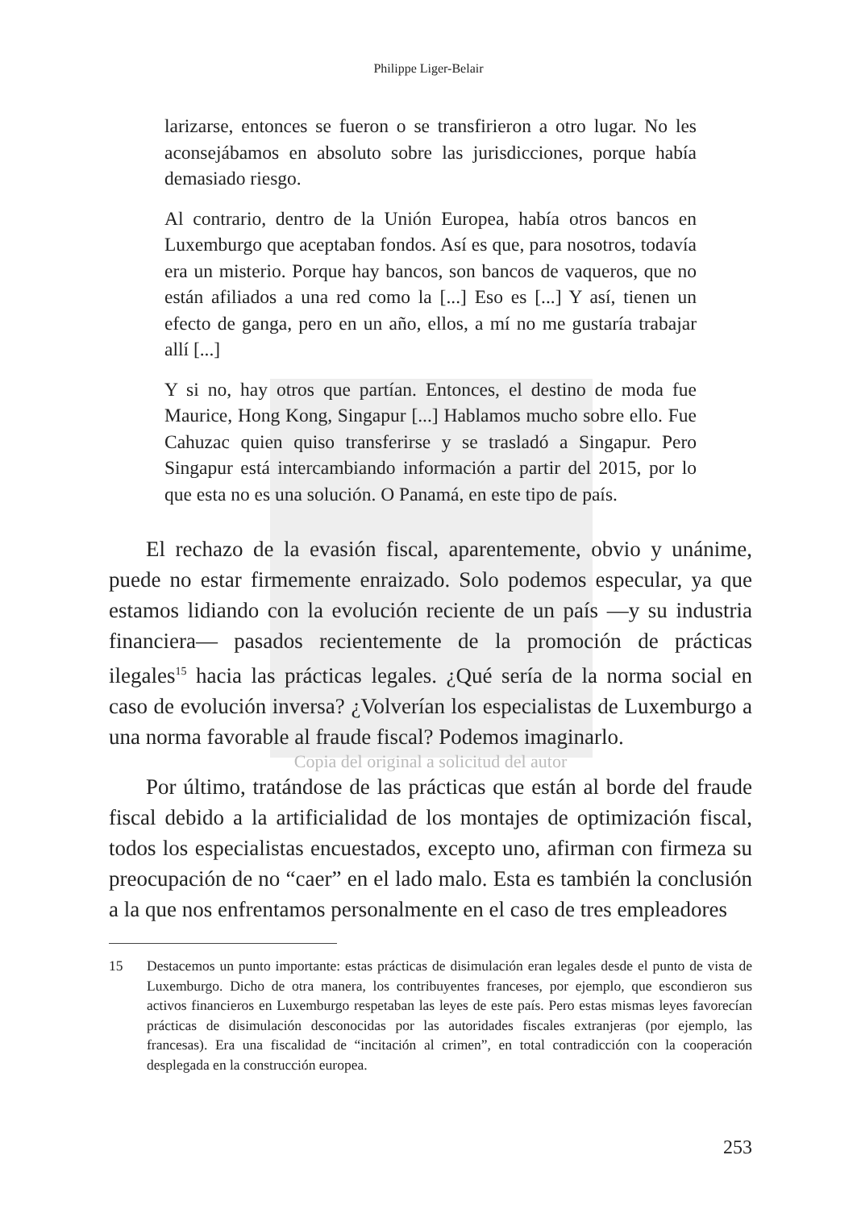Philippe Liger-Belair
larizarse, entonces se fueron o se transfirieron a otro lugar. No les aconsejábamos en absoluto sobre las jurisdicciones, porque había demasiado riesgo.
Al contrario, dentro de la Unión Europea, había otros bancos en Luxemburgo que aceptaban fondos. Así es que, para nosotros, todavía era un misterio. Porque hay bancos, son bancos de vaqueros, que no están afiliados a una red como la [...] Eso es [...] Y así, tienen un efecto de ganga, pero en un año, ellos, a mí no me gustaría trabajar allí [...]
Y si no, hay otros que partían. Entonces, el destino de moda fue Maurice, Hong Kong, Singapur [...] Hablamos mucho sobre ello. Fue Cahuzac quien quiso transferirse y se trasladó a Singapur. Pero Singapur está intercambiando información a partir del 2015, por lo que esta no es una solución. O Panamá, en este tipo de país.
El rechazo de la evasión fiscal, aparentemente, obvio y unánime, puede no estar firmemente enraizado. Solo podemos especular, ya que estamos lidiando con la evolución reciente de un país —y su industria financiera— pasados recientemente de la promoción de prácticas ilegales<sup>15</sup> hacia las prácticas legales. ¿Qué sería de la norma social en caso de evolución inversa? ¿Volverían los especialistas de Luxemburgo a una norma favorable al fraude fiscal? Podemos imaginarlo.
Copia del original a solicitud del autor
Por último, tratándose de las prácticas que están al borde del fraude fiscal debido a la artificialidad de los montajes de optimización fiscal, todos los especialistas encuestados, excepto uno, afirman con firmeza su preocupación de no “caer” en el lado malo. Esta es también la conclusión a la que nos enfrentamos personalmente en el caso de tres empleadores
15 Destacemos un punto importante: estas prácticas de disimulación eran legales desde el punto de vista de Luxemburgo. Dicho de otra manera, los contribuyentes franceses, por ejemplo, que escondieron sus activos financieros en Luxemburgo respetaban las leyes de este país. Pero estas mismas leyes favorecían prácticas de disimulación desconocidas por las autoridades fiscales extranjeras (por ejemplo, las francesas). Era una fiscalidad de “incitación al crimen”, en total contradicción con la cooperación desplegada en la construcción europea.
253